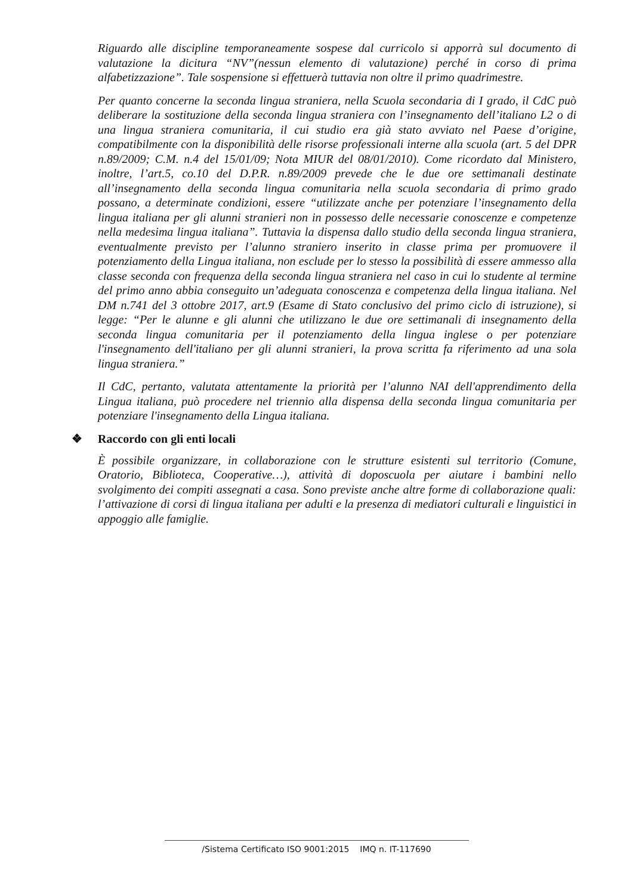Riguardo alle discipline temporaneamente sospese dal curricolo si apporrà sul documento di valutazione la dicitura “NV”(nessun elemento di valutazione) perché in corso di prima alfabetizzazione”. Tale sospensione si effettuerà tuttavia non oltre il primo quadrimestre.
Per quanto concerne la seconda lingua straniera, nella Scuola secondaria di I grado, il CdC può deliberare la sostituzione della seconda lingua straniera con l’insegnamento dell’italiano L2 o di una lingua straniera comunitaria, il cui studio era già stato avviato nel Paese d’origine, compatibilmente con la disponibilità delle risorse professionali interne alla scuola (art. 5 del DPR n.89/2009; C.M. n.4 del 15/01/09; Nota MIUR del 08/01/2010). Come ricordato dal Ministero, inoltre, l’art.5, co.10 del D.P.R. n.89/2009 prevede che le due ore settimanali destinate all’insegnamento della seconda lingua comunitaria nella scuola secondaria di primo grado possano, a determinate condizioni, essere “utilizzate anche per potenziare l’insegnamento della lingua italiana per gli alunni stranieri non in possesso delle necessarie conoscenze e competenze nella medesima lingua italiana”. Tuttavia la dispensa dallo studio della seconda lingua straniera, eventualmente previsto per l’alunno straniero inserito in classe prima per promuovere il potenziamento della Lingua italiana, non esclude per lo stesso la possibilità di essere ammesso alla classe seconda con frequenza della seconda lingua straniera nel caso in cui lo studente al termine del primo anno abbia conseguito un’adeguata conoscenza e competenza della lingua italiana. Nel DM n.741 del 3 ottobre 2017, art.9 (Esame di Stato conclusivo del primo ciclo di istruzione), si legge: “Per le alunne e gli alunni che utilizzano le due ore settimanali di insegnamento della seconda lingua comunitaria per il potenziamento della lingua inglese o per potenziare l'insegnamento dell'italiano per gli alunni stranieri, la prova scritta fa riferimento ad una sola lingua straniera.”
Il CdC, pertanto, valutata attentamente la priorità per l’alunno NAI dell'apprendimento della Lingua italiana, può procedere nel triennio alla dispensa della seconda lingua comunitaria per potenziare l'insegnamento della Lingua italiana.
❖ Raccordo con gli enti locali
È possibile organizzare, in collaborazione con le strutture esistenti sul territorio (Comune, Oratorio, Biblioteca, Cooperative…), attività di doposcuola per aiutare i bambini nello svolgimento dei compiti assegnati a casa. Sono previste anche altre forme di collaborazione quali: l’attivazione di corsi di lingua italiana per adulti e la presenza di mediatori culturali e linguistici in appoggio alle famiglie.
/Sistema Certificato ISO 9001:2015 IMQ n. IT-117690